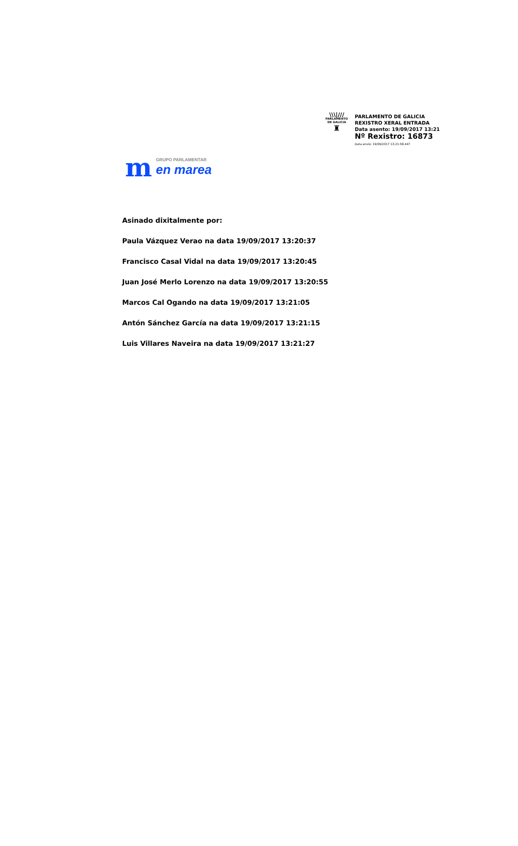\\\|///
PARLAMENTO
DE GALICIA
♜
PARLAMENTO DE GALICIA
REXISTRO XERAL ENTRADA
Data asento: 19/09/2017 13:21
Nº Rexistro: 16873
Data envío: 19/09/2017 13:21:58.447
m
GRUPO PARLAMENTAR
en marea
Asinado dixitalmente por:
Paula Vázquez Verao na data 19/09/2017 13:20:37
Francisco Casal Vidal na data 19/09/2017 13:20:45
Juan José Merlo Lorenzo na data 19/09/2017 13:20:55
Marcos Cal Ogando na data 19/09/2017 13:21:05
Antón Sánchez García na data 19/09/2017 13:21:15
Luis Villares Naveira na data 19/09/2017 13:21:27